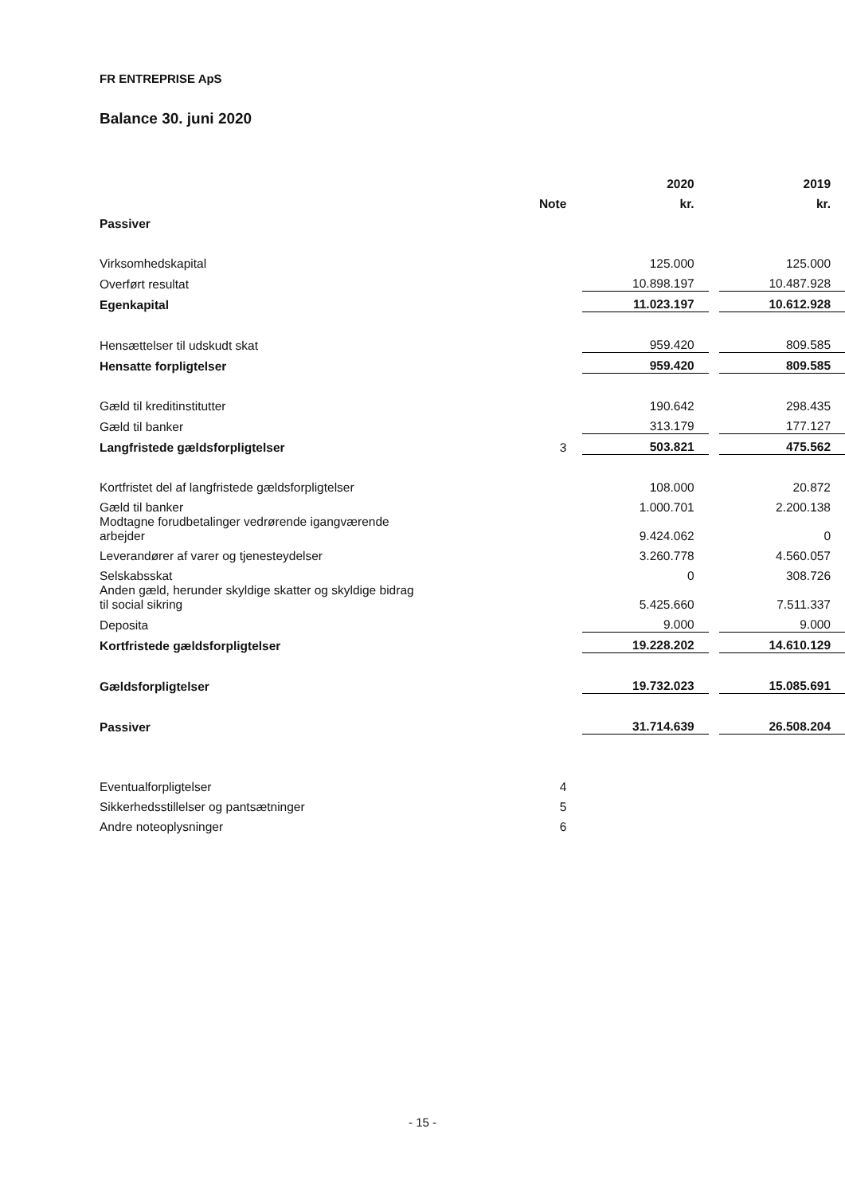FR ENTREPRISE ApS
Balance 30. juni 2020
| | | 2020 | | 2019 |
| --- | --- | --- | --- | --- |
| | Note | kr. | | kr. |
| Passiver | | | | |
| Virksomhedskapital | | 125.000 | | 125.000 |
| Overført resultat | | 10.898.197 | | 10.487.928 |
| Egenkapital | | 11.023.197 | | 10.612.928 |
| Hensættelser til udskudt skat | | 959.420 | | 809.585 |
| Hensatte forpligtelser | | 959.420 | | 809.585 |
| Gæld til kreditinstitutter | | 190.642 | | 298.435 |
| Gæld til banker | | 313.179 | | 177.127 |
| Langfristede gældsforpligtelser | 3 | 503.821 | | 475.562 |
| Kortfristet del af langfristede gældsforpligtelser | | 108.000 | | 20.872 |
| Gæld til banker | | 1.000.701 | | 2.200.138 |
| Modtagne forudbetalinger vedrørende igangværende arbejder | | 9.424.062 | | 0 |
| Leverandører af varer og tjenesteydelser | | 3.260.778 | | 4.560.057 |
| Selskabsskat | | 0 | | 308.726 |
| Anden gæld, herunder skyldige skatter og skyldige bidrag til social sikring | | 5.425.660 | | 7.511.337 |
| Deposita | | 9.000 | | 9.000 |
| Kortfristede gældsforpligtelser | | 19.228.202 | | 14.610.129 |
| Gældsforpligtelser | | 19.732.023 | | 15.085.691 |
| Passiver | | 31.714.639 | | 26.508.204 |
| Eventualforpligtelser | 4 | | | |
| Sikkerhedsstillelser og pantsætninger | 5 | | | |
| Andre noteoplysninger | 6 | | | |
- 15 -